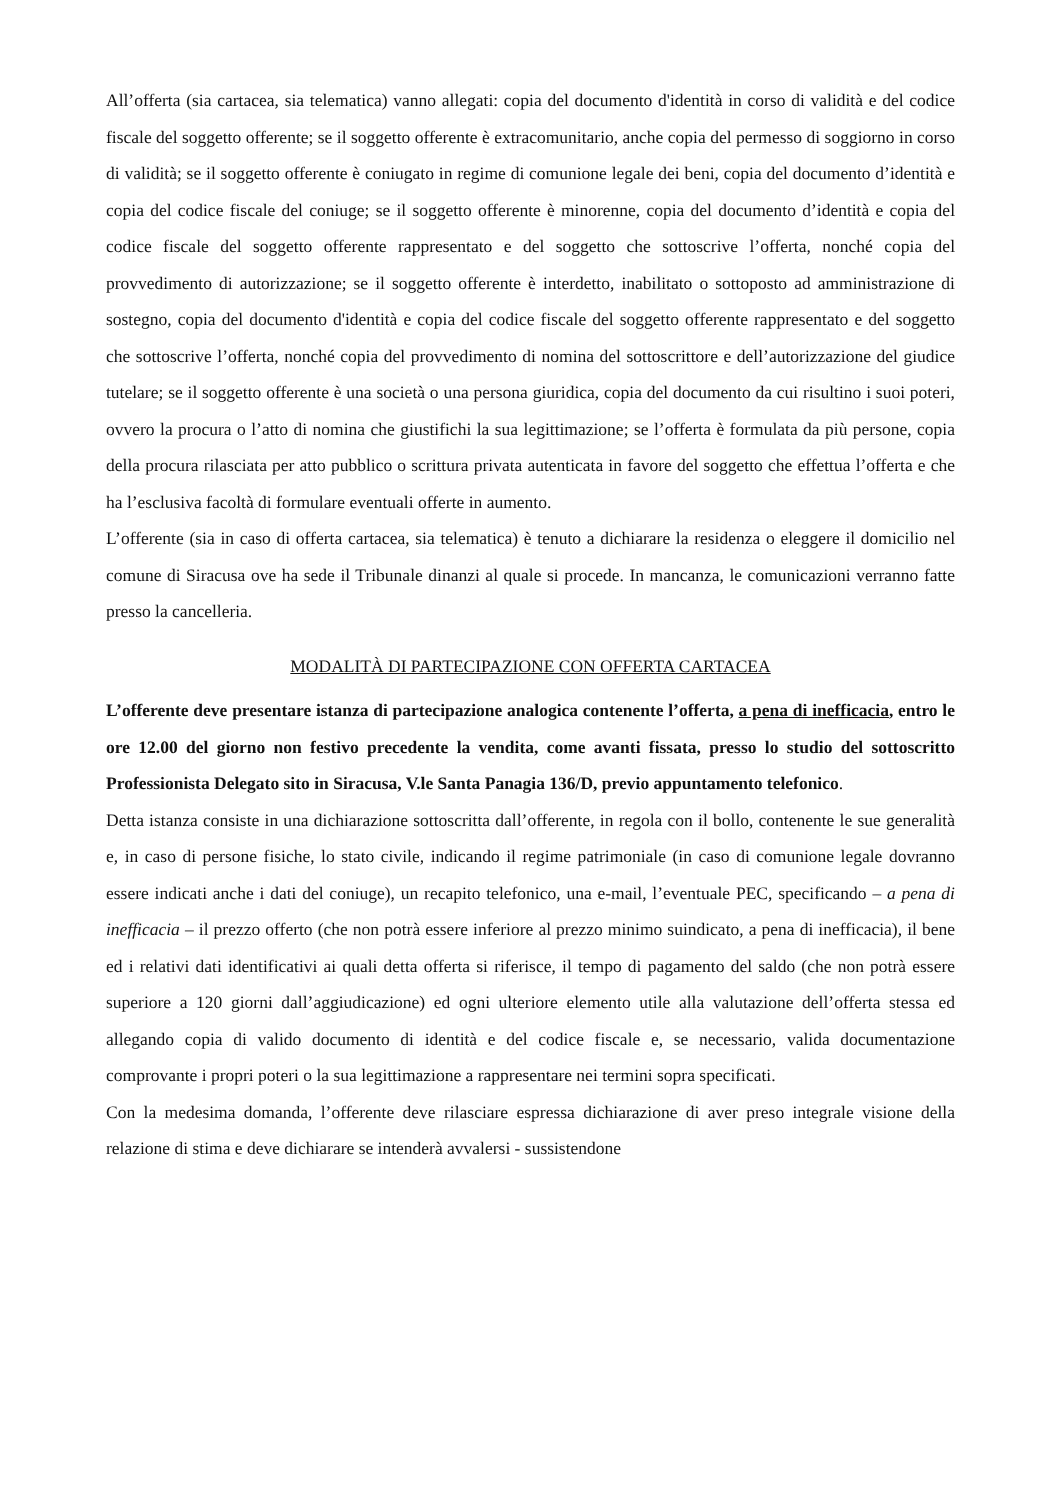All’offerta (sia cartacea, sia telematica) vanno allegati: copia del documento d'identità in corso di validità e del codice fiscale del soggetto offerente; se il soggetto offerente è extracomunitario, anche copia del permesso di soggiorno in corso di validità; se il soggetto offerente è coniugato in regime di comunione legale dei beni, copia del documento d’identità e copia del codice fiscale del coniuge; se il soggetto offerente è minorenne, copia del documento d’identità e copia del codice fiscale del soggetto offerente rappresentato e del soggetto che sottoscrive l’offerta, nonché copia del provvedimento di autorizzazione; se il soggetto offerente è interdetto, inabilitato o sottoposto ad amministrazione di sostegno, copia del documento d'identità e copia del codice fiscale del soggetto offerente rappresentato e del soggetto che sottoscrive l’offerta, nonché copia del provvedimento di nomina del sottoscrittore e dell’autorizzazione del giudice tutelare; se il soggetto offerente è una società o una persona giuridica, copia del documento da cui risultino i suoi poteri, ovvero la procura o l’atto di nomina che giustifichi la sua legittimazione; se l’offerta è formulata da più persone, copia della procura rilasciata per atto pubblico o scrittura privata autenticata in favore del soggetto che effettua l’offerta e che ha l’esclusiva facoltà di formulare eventuali offerte in aumento.
L’offerente (sia in caso di offerta cartacea, sia telematica) è tenuto a dichiarare la residenza o eleggere il domicilio nel comune di Siracusa ove ha sede il Tribunale dinanzi al quale si procede. In mancanza, le comunicazioni verranno fatte presso la cancelleria.
MODALITÀ DI PARTECIPAZIONE CON OFFERTA CARTACEA
L’offerente deve presentare istanza di partecipazione analogica contenente l’offerta, a pena di inefficacia, entro le ore 12.00 del giorno non festivo precedente la vendita, come avanti fissata, presso lo studio del sottoscritto Professionista Delegato sito in Siracusa, V.le Santa Panagia 136/D, previo appuntamento telefonico.
Detta istanza consiste in una dichiarazione sottoscritta dall’offerente, in regola con il bollo, contenente le sue generalità e, in caso di persone fisiche, lo stato civile, indicando il regime patrimoniale (in caso di comunione legale dovranno essere indicati anche i dati del coniuge), un recapito telefonico, una e-mail, l’eventuale PEC, specificando – a pena di inefficacia – il prezzo offerto (che non potrà essere inferiore al prezzo minimo suindicato, a pena di inefficacia), il bene ed i relativi dati identificativi ai quali detta offerta si riferisce, il tempo di pagamento del saldo (che non potrà essere superiore a 120 giorni dall’aggiudicazione) ed ogni ulteriore elemento utile alla valutazione dell’offerta stessa ed allegando copia di valido documento di identità e del codice fiscale e, se necessario, valida documentazione comprovante i propri poteri o la sua legittimazione a rappresentare nei termini sopra specificati.
Con la medesima domanda, l’offerente deve rilasciare espressa dichiarazione di aver preso integrale visione della relazione di stima e deve dichiarare se intenderà avvalersi - sussistendone